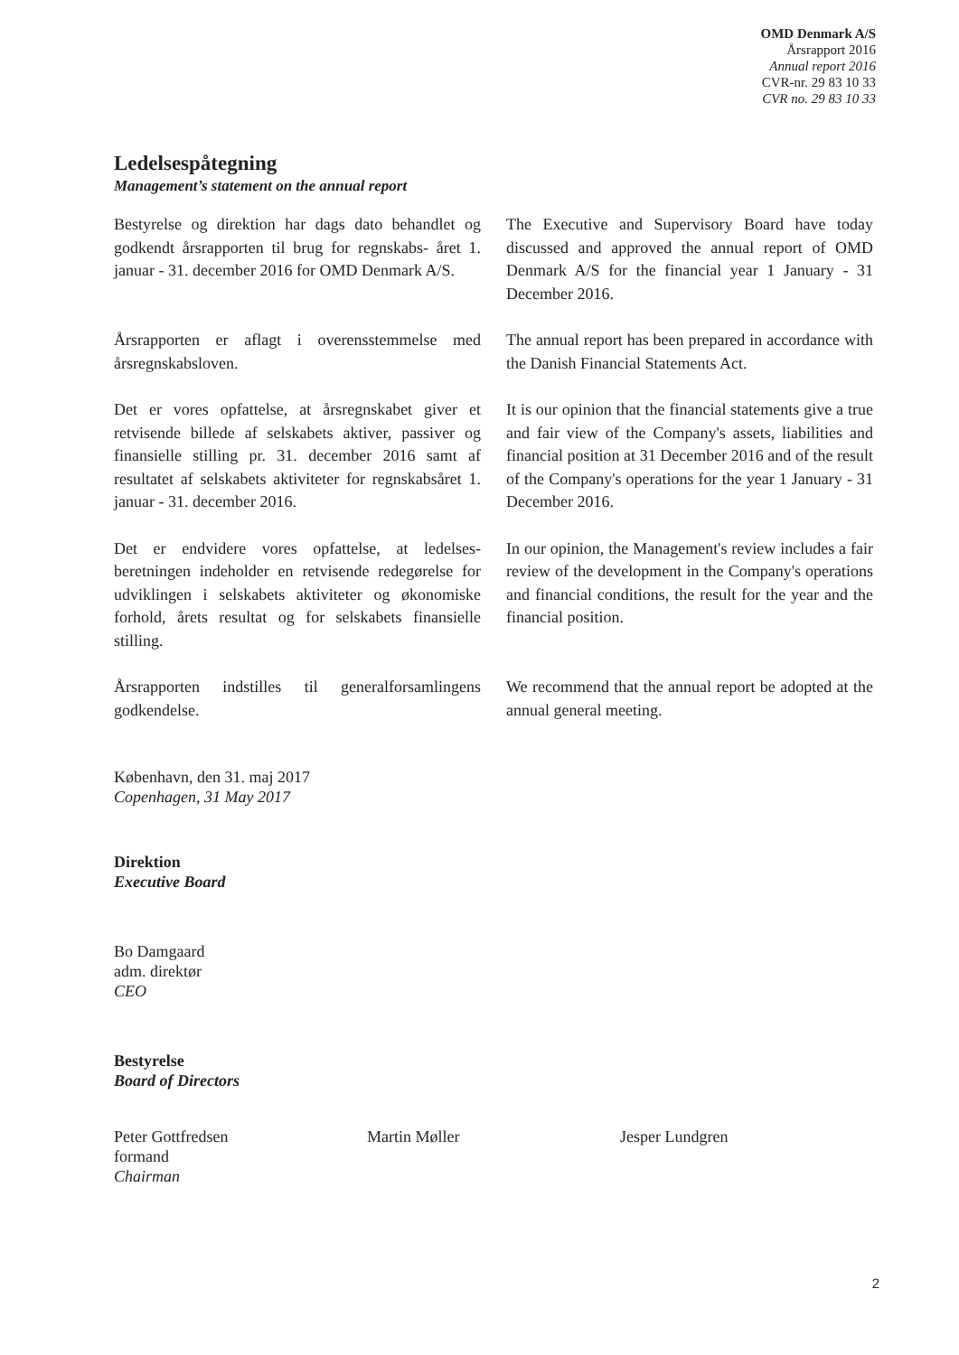OMD Denmark A/S
Årsrapport 2016
Annual report 2016
CVR-nr. 29 83 10 33
CVR no. 29 83 10 33
Ledelsespåtegning
Management’s statement on the annual report
Bestyrelse og direktion har dags dato behandlet og godkendt årsrapporten til brug for regnskabs- året 1. januar - 31. december 2016 for OMD Denmark A/S.
The Executive and Supervisory Board have today discussed and approved the annual report of OMD Denmark A/S for the financial year 1 January - 31 December 2016.
Årsrapporten er aflagt i overensstemmelse med årsregnskabsloven.
The annual report has been prepared in accordance with the Danish Financial Statements Act.
Det er vores opfattelse, at årsregnskabet giver et retvisende billede af selskabets aktiver, passiver og finansielle stilling pr. 31. december 2016 samt af resultatet af selskabets aktiviteter for regnskabsåret 1. januar - 31. december 2016.
It is our opinion that the financial statements give a true and fair view of the Company's assets, liabilities and financial position at 31 December 2016 and of the result of the Company's operations for the year 1 January - 31 December 2016.
Det er endvidere vores opfattelse, at ledelses-beretningen indeholder en retvisende redegørelse for udviklingen i selskabets aktiviteter og økonomiske forhold, årets resultat og for selskabets finansielle stilling.
In our opinion, the Management's review includes a fair review of the development in the Company's operations and financial conditions, the result for the year and the financial position.
Årsrapporten indstilles til generalforsamlingens godkendelse.
We recommend that the annual report be adopted at the annual general meeting.
København, den 31. maj 2017
Copenhagen, 31 May 2017
Direktion
Executive Board
Bo Damgaard
adm. direktør
CEO
Bestyrelse
Board of Directors
Peter Gottfredsen
formand
Chairman
Martin Møller Jesper Lundgren
2